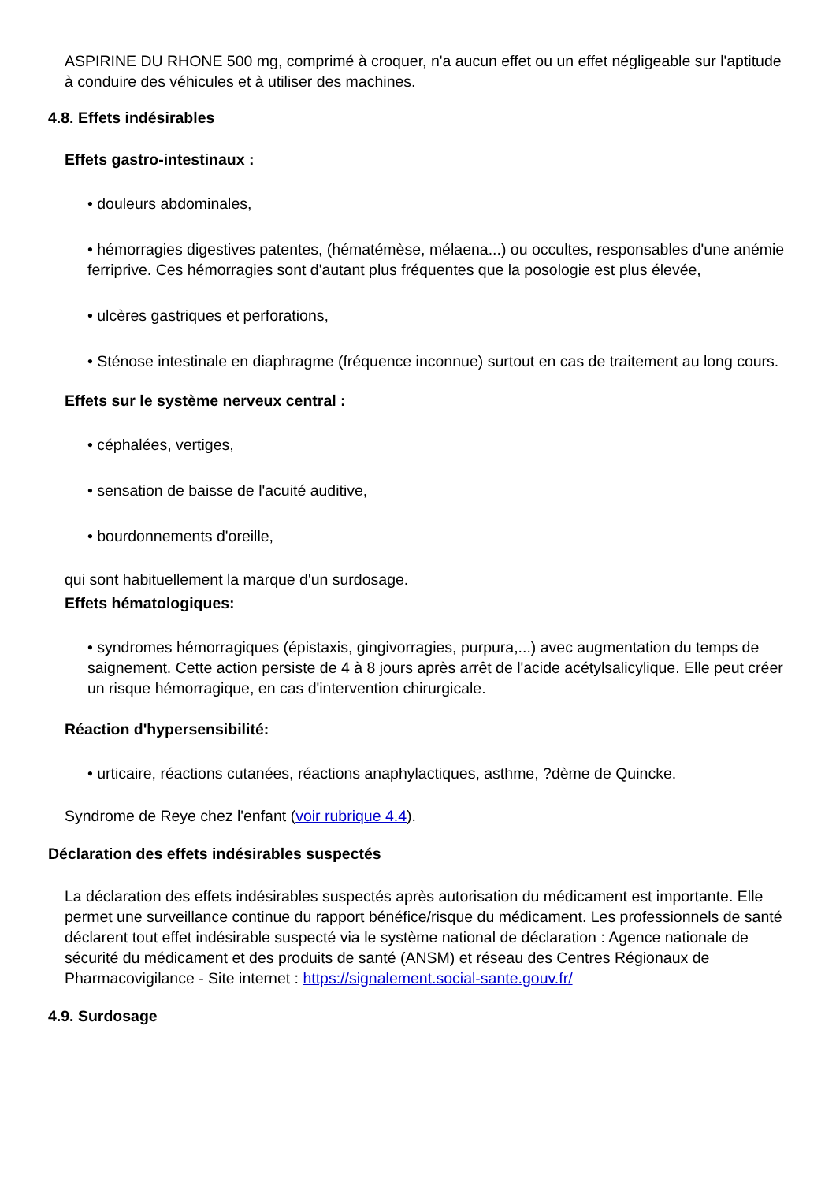ASPIRINE DU RHONE 500 mg, comprimé à croquer, n'a aucun effet ou un effet négligeable sur l'aptitude à conduire des véhicules et à utiliser des machines.
4.8. Effets indésirables
Effets gastro-intestinaux :
• douleurs abdominales,
• hémorragies digestives patentes, (hématémèse, mélaena...) ou occultes, responsables d'une anémie ferriprive. Ces hémorragies sont d'autant plus fréquentes que la posologie est plus élevée,
• ulcères gastriques et perforations,
• Sténose intestinale en diaphragme (fréquence inconnue) surtout en cas de traitement au long cours.
Effets sur le système nerveux central :
• céphalées, vertiges,
• sensation de baisse de l'acuité auditive,
• bourdonnements d'oreille,
qui sont habituellement la marque d'un surdosage.
Effets hématologiques:
• syndromes hémorragiques (épistaxis, gingivorragies, purpura,...) avec augmentation du temps de saignement. Cette action persiste de 4 à 8 jours après arrêt de l'acide acétylsalicylique. Elle peut créer un risque hémorragique, en cas d'intervention chirurgicale.
Réaction d'hypersensibilité:
• urticaire, réactions cutanées, réactions anaphylactiques, asthme, ?dème de Quincke.
Syndrome de Reye chez l'enfant (voir rubrique 4.4).
Déclaration des effets indésirables suspectés
La déclaration des effets indésirables suspectés après autorisation du médicament est importante. Elle permet une surveillance continue du rapport bénéfice/risque du médicament. Les professionnels de santé déclarent tout effet indésirable suspecté via le système national de déclaration : Agence nationale de sécurité du médicament et des produits de santé (ANSM) et réseau des Centres Régionaux de Pharmacovigilance - Site internet : https://signalement.social-sante.gouv.fr/
4.9. Surdosage